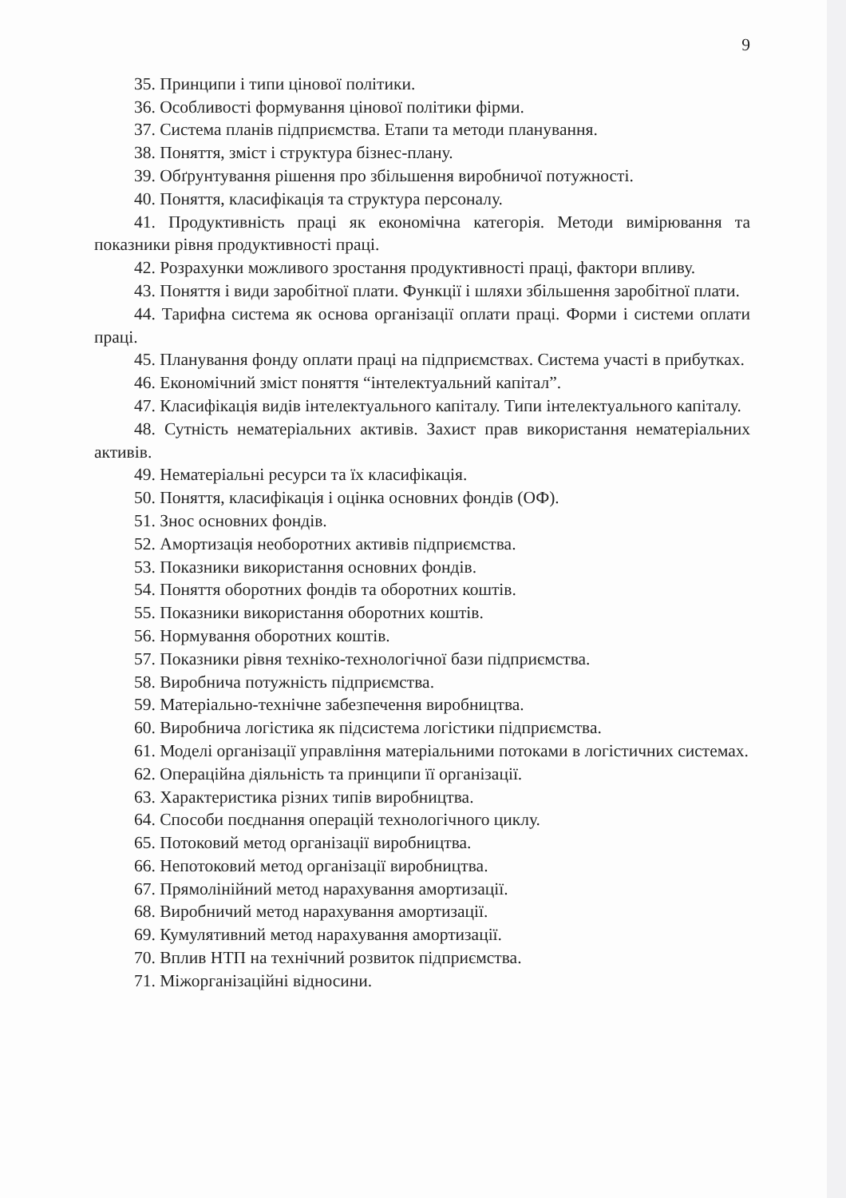9
35. Принципи і типи цінової політики.
36. Особливості формування цінової політики фірми.
37. Система планів підприємства. Етапи та методи планування.
38. Поняття, зміст і структура бізнес-плану.
39. Обґрунтування рішення про збільшення виробничої потужності.
40. Поняття, класифікація та структура персоналу.
41. Продуктивність праці як економічна категорія. Методи вимірювання та показники рівня продуктивності праці.
42. Розрахунки можливого зростання продуктивності праці, фактори впливу.
43. Поняття і види заробітної плати. Функції і шляхи збільшення заробітної плати.
44. Тарифна система як основа організації оплати праці. Форми і системи оплати праці.
45. Планування фонду оплати праці на підприємствах. Система участі в прибутках.
46. Економічний зміст поняття “інтелектуальний капітал”.
47. Класифікація видів інтелектуального капіталу. Типи інтелектуального капіталу.
48. Сутність нематеріальних активів. Захист прав використання нематеріальних активів.
49. Нематеріальні ресурси та їх класифікація.
50. Поняття, класифікація і оцінка основних фондів (ОФ).
51. Знос основних фондів.
52. Амортизація необоротних активів підприємства.
53. Показники використання основних фондів.
54. Поняття оборотних фондів та оборотних коштів.
55. Показники використання оборотних коштів.
56. Нормування оборотних коштів.
57. Показники рівня техніко-технологічної бази підприємства.
58. Виробнича потужність підприємства.
59. Матеріально-технічне забезпечення виробництва.
60. Виробнича логістика як підсистема логістики підприємства.
61. Моделі організації управління матеріальними потоками в логістичних системах.
62. Операційна діяльність та принципи її організації.
63. Характеристика різних типів виробництва.
64. Способи поєднання операцій технологічного циклу.
65. Потоковий метод організації виробництва.
66. Непотоковий метод організації виробництва.
67. Прямолінійний метод нарахування амортизації.
68. Виробничий метод нарахування амортизації.
69. Кумулятивний метод нарахування амортизації.
70. Вплив НТП на технічний розвиток підприємства.
71. Міжорганізаційні відносини.